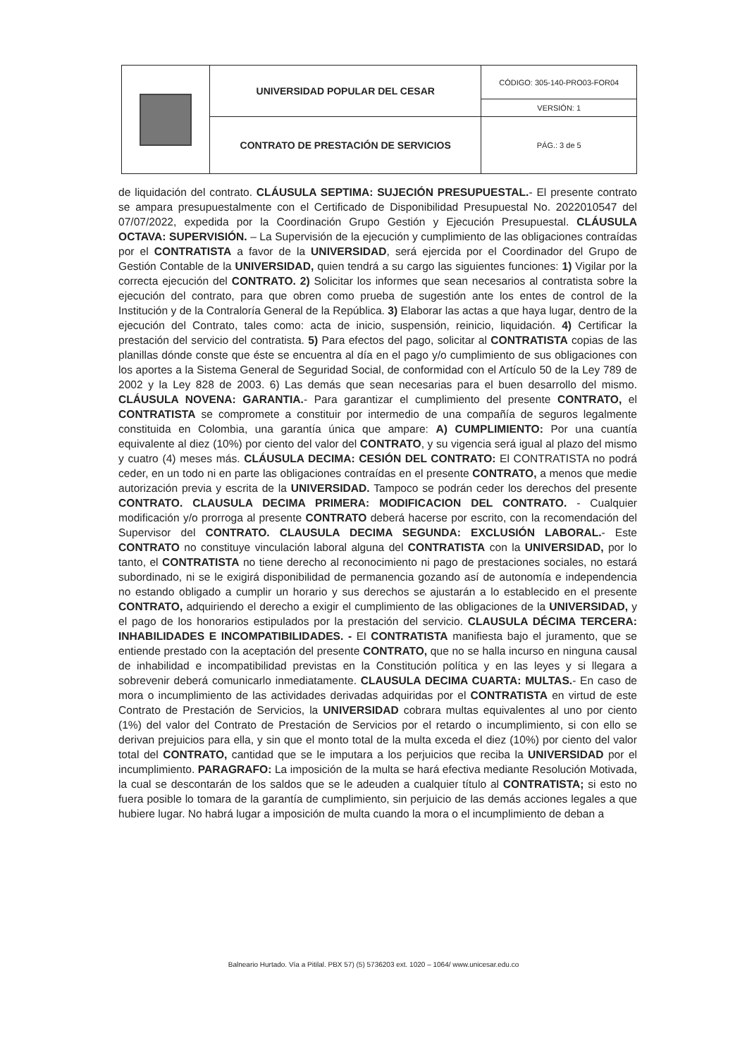| | UNIVERSIDAD POPULAR DEL CESAR | CÓDIGO: 305-140-PRO03-FOR04 |
| | | VERSIÓN: 1 |
| | CONTRATO DE PRESTACIÓN DE SERVICIOS | PÁG.: 3 de 5 |
de liquidación del contrato. CLÁUSULA SEPTIMA: SUJECIÓN PRESUPUESTAL.- El presente contrato se ampara presupuestalmente con el Certificado de Disponibilidad Presupuestal No. 2022010547 del 07/07/2022, expedida por la Coordinación Grupo Gestión y Ejecución Presupuestal. CLÁUSULA OCTAVA: SUPERVISIÓN. – La Supervisión de la ejecución y cumplimiento de las obligaciones contraídas por el CONTRATISTA a favor de la UNIVERSIDAD, será ejercida por el Coordinador del Grupo de Gestión Contable de la UNIVERSIDAD, quien tendrá a su cargo las siguientes funciones: 1) Vigilar por la correcta ejecución del CONTRATO. 2) Solicitar los informes que sean necesarios al contratista sobre la ejecución del contrato, para que obren como prueba de sugestión ante los entes de control de la Institución y de la Contraloría General de la República. 3) Elaborar las actas a que haya lugar, dentro de la ejecución del Contrato, tales como: acta de inicio, suspensión, reinicio, liquidación. 4) Certificar la prestación del servicio del contratista. 5) Para efectos del pago, solicitar al CONTRATISTA copias de las planillas dónde conste que éste se encuentra al día en el pago y/o cumplimiento de sus obligaciones con los aportes a la Sistema General de Seguridad Social, de conformidad con el Artículo 50 de la Ley 789 de 2002 y la Ley 828 de 2003. 6) Las demás que sean necesarias para el buen desarrollo del mismo. CLÁUSULA NOVENA: GARANTIA.- Para garantizar el cumplimiento del presente CONTRATO, el CONTRATISTA se compromete a constituir por intermedio de una compañía de seguros legalmente constituida en Colombia, una garantía única que ampare: A) CUMPLIMIENTO: Por una cuantía equivalente al diez (10%) por ciento del valor del CONTRATO, y su vigencia será igual al plazo del mismo y cuatro (4) meses más. CLÁUSULA DECIMA: CESIÓN DEL CONTRATO: El CONTRATISTA no podrá ceder, en un todo ni en parte las obligaciones contraídas en el presente CONTRATO, a menos que medie autorización previa y escrita de la UNIVERSIDAD. Tampoco se podrán ceder los derechos del presente CONTRATO. CLAUSULA DECIMA PRIMERA: MODIFICACION DEL CONTRATO. - Cualquier modificación y/o prorroga al presente CONTRATO deberá hacerse por escrito, con la recomendación del Supervisor del CONTRATO. CLAUSULA DECIMA SEGUNDA: EXCLUSIÓN LABORAL.- Este CONTRATO no constituye vinculación laboral alguna del CONTRATISTA con la UNIVERSIDAD, por lo tanto, el CONTRATISTA no tiene derecho al reconocimiento ni pago de prestaciones sociales, no estará subordinado, ni se le exigirá disponibilidad de permanencia gozando así de autonomía e independencia no estando obligado a cumplir un horario y sus derechos se ajustarán a lo establecido en el presente CONTRATO, adquiriendo el derecho a exigir el cumplimiento de las obligaciones de la UNIVERSIDAD, y el pago de los honorarios estipulados por la prestación del servicio. CLAUSULA DÉCIMA TERCERA: INHABILIDADES E INCOMPATIBILIDADES. - El CONTRATISTA manifiesta bajo el juramento, que se entiende prestado con la aceptación del presente CONTRATO, que no se halla incurso en ninguna causal de inhabilidad e incompatibilidad previstas en la Constitución política y en las leyes y si llegara a sobrevenir deberá comunicarlo inmediatamente. CLAUSULA DECIMA CUARTA: MULTAS.- En caso de mora o incumplimiento de las actividades derivadas adquiridas por el CONTRATISTA en virtud de este Contrato de Prestación de Servicios, la UNIVERSIDAD cobrara multas equivalentes al uno por ciento (1%) del valor del Contrato de Prestación de Servicios por el retardo o incumplimiento, si con ello se derivan prejuicios para ella, y sin que el monto total de la multa exceda el diez (10%) por ciento del valor total del CONTRATO, cantidad que se le imputara a los perjuicios que reciba la UNIVERSIDAD por el incumplimiento. PARAGRAFO: La imposición de la multa se hará efectiva mediante Resolución Motivada, la cual se descontarán de los saldos que se le adeuden a cualquier título al CONTRATISTA; si esto no fuera posible lo tomara de la garantía de cumplimiento, sin perjuicio de las demás acciones legales a que hubiere lugar. No habrá lugar a imposición de multa cuando la mora o el incumplimiento de deban a
Balneario Hurtado. Vía a Pitilal. PBX 57) (5) 5736203 ext. 1020 – 1064/ www.unicesar.edu.co